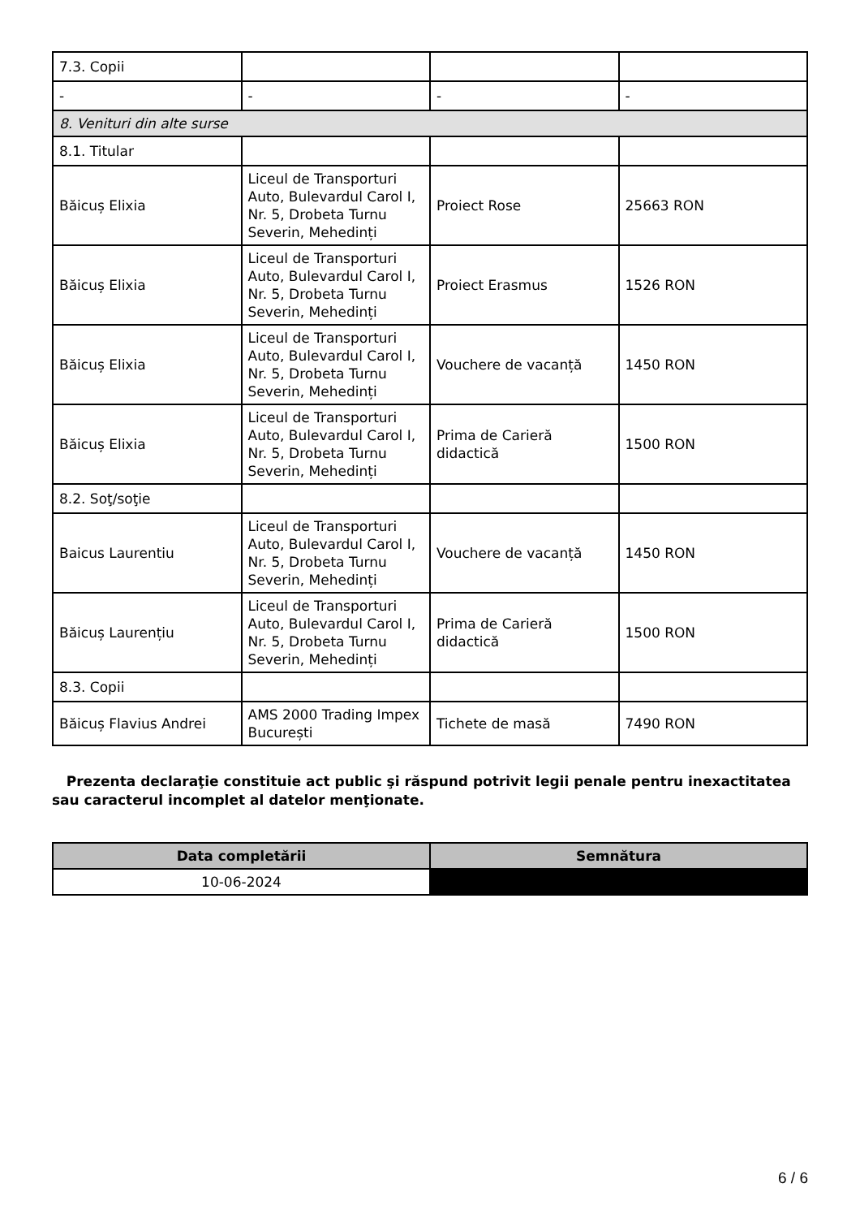| 7.3. Copii | | | |
| - | - | - | - |
| 8. Venituri din alte surse | | | |
| 8.1. Titular | | | |
| Băicuș Elixia | Liceul de Transporturi Auto, Bulevardul Carol I, Nr. 5, Drobeta Turnu Severin, Mehedinți | Proiect Rose | 25663 RON |
| Băicuș Elixia | Liceul de Transporturi Auto, Bulevardul Carol I, Nr. 5, Drobeta Turnu Severin, Mehedinți | Proiect Erasmus | 1526 RON |
| Băicuș Elixia | Liceul de Transporturi Auto, Bulevardul Carol I, Nr. 5, Drobeta Turnu Severin, Mehedinți | Vouchere de vacanță | 1450 RON |
| Băicuș Elixia | Liceul de Transporturi Auto, Bulevardul Carol I, Nr. 5, Drobeta Turnu Severin, Mehedinți | Prima de Carieră didactică | 1500 RON |
| 8.2. Soţ/soţie | | | |
| Baicus Laurentiu | Liceul de Transporturi Auto, Bulevardul Carol I, Nr. 5, Drobeta Turnu Severin, Mehedinți | Vouchere de vacanță | 1450 RON |
| Băicuș Laurențiu | Liceul de Transporturi Auto, Bulevardul Carol I, Nr. 5, Drobeta Turnu Severin, Mehedinți | Prima de Carieră didactică | 1500 RON |
| 8.3. Copii | | | |
| Băicuș Flavius Andrei | AMS 2000 Trading Impex București | Tichete de masă | 7490 RON |
Prezenta declaraţie constituie act public şi răspund potrivit legii penale pentru inexactitatea sau caracterul incomplet al datelor menţionate.
| Data completării | Semnătura |
| --- | --- |
| 10-06-2024 | |
6 / 6